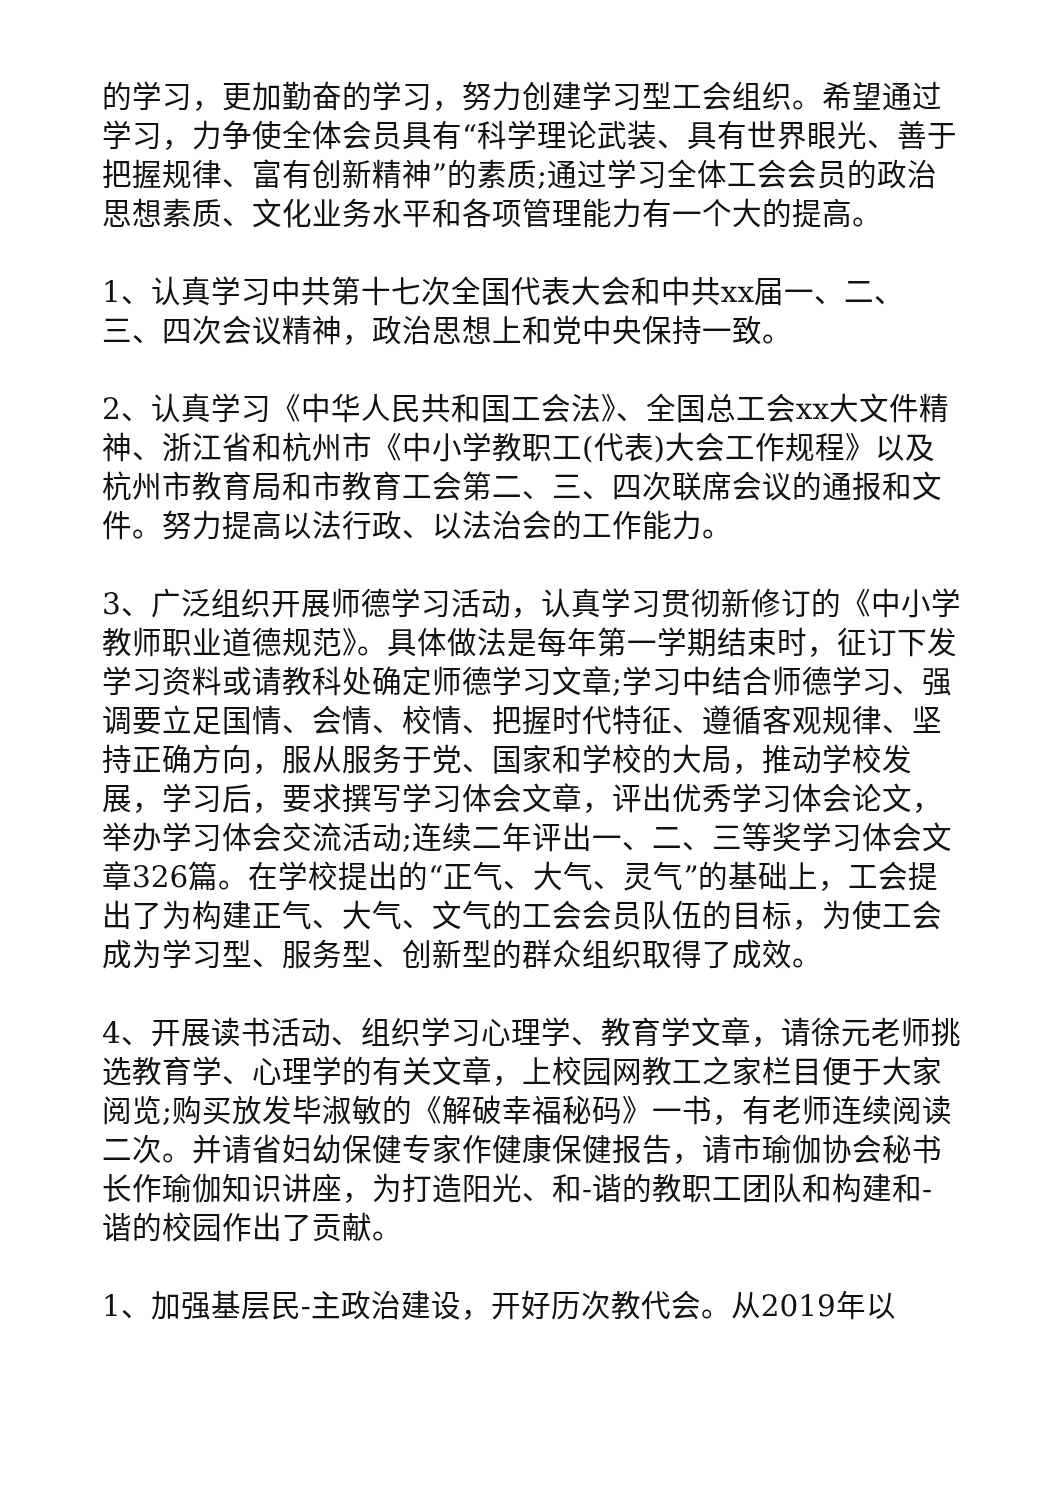的学习，更加勤奋的学习，努力创建学习型工会组织。希望通过学习，力争使全体会员具有“科学理论武装、具有世界眼光、善于把握规律、富有创新精神”的素质;通过学习全体工会会员的政治思想素质、文化业务水平和各项管理能力有一个大的提高。
1、认真学习中共第十七次全国代表大会和中共xx届一、二、三、四次会议精神，政治思想上和党中央保持一致。
2、认真学习《中华人民共和国工会法》、全国总工会xx大文件精神、浙江省和杭州市《中小学教职工(代表)大会工作规程》以及杭州市教育局和市教育工会第二、三、四次联席会议的通报和文件。努力提高以法行政、以法治会的工作能力。
3、广泛组织开展师德学习活动，认真学习贯彻新修订的《中小学教师职业道德规范》。具体做法是每年第一学期结束时，征订下发学习资料或请教科处确定师德学习文章;学习中结合师德学习、强调要立足国情、会情、校情、把握时代特征、遵循客观规律、坚持正确方向，服从服务于党、国家和学校的大局，推动学校发展，学习后，要求撰写学习体会文章，评出优秀学习体会论文，举办学习体会交流活动;连续二年评出一、二、三等奖学习体会文章326篇。在学校提出的“正气、大气、灵气”的基础上，工会提出了为构建正气、大气、文气的工会会员队伍的目标，为使工会成为学习型、服务型、创新型的群众组织取得了成效。
4、开展读书活动、组织学习心理学、教育学文章，请徐元老师挑选教育学、心理学的有关文章，上校园网教工之家栏目便于大家阅览;购买放发毕淑敏的《解破幸福秘码》一书，有老师连续阅读二次。并请省妇幼保健专家作健康保健报告，请市瑜伽协会秘书长作瑜伽知识讲座，为打造阳光、和-谐的教职工团队和构建和-谐的校园作出了贡献。
1、加强基层民-主政治建设，开好历次教代会。从2019年以